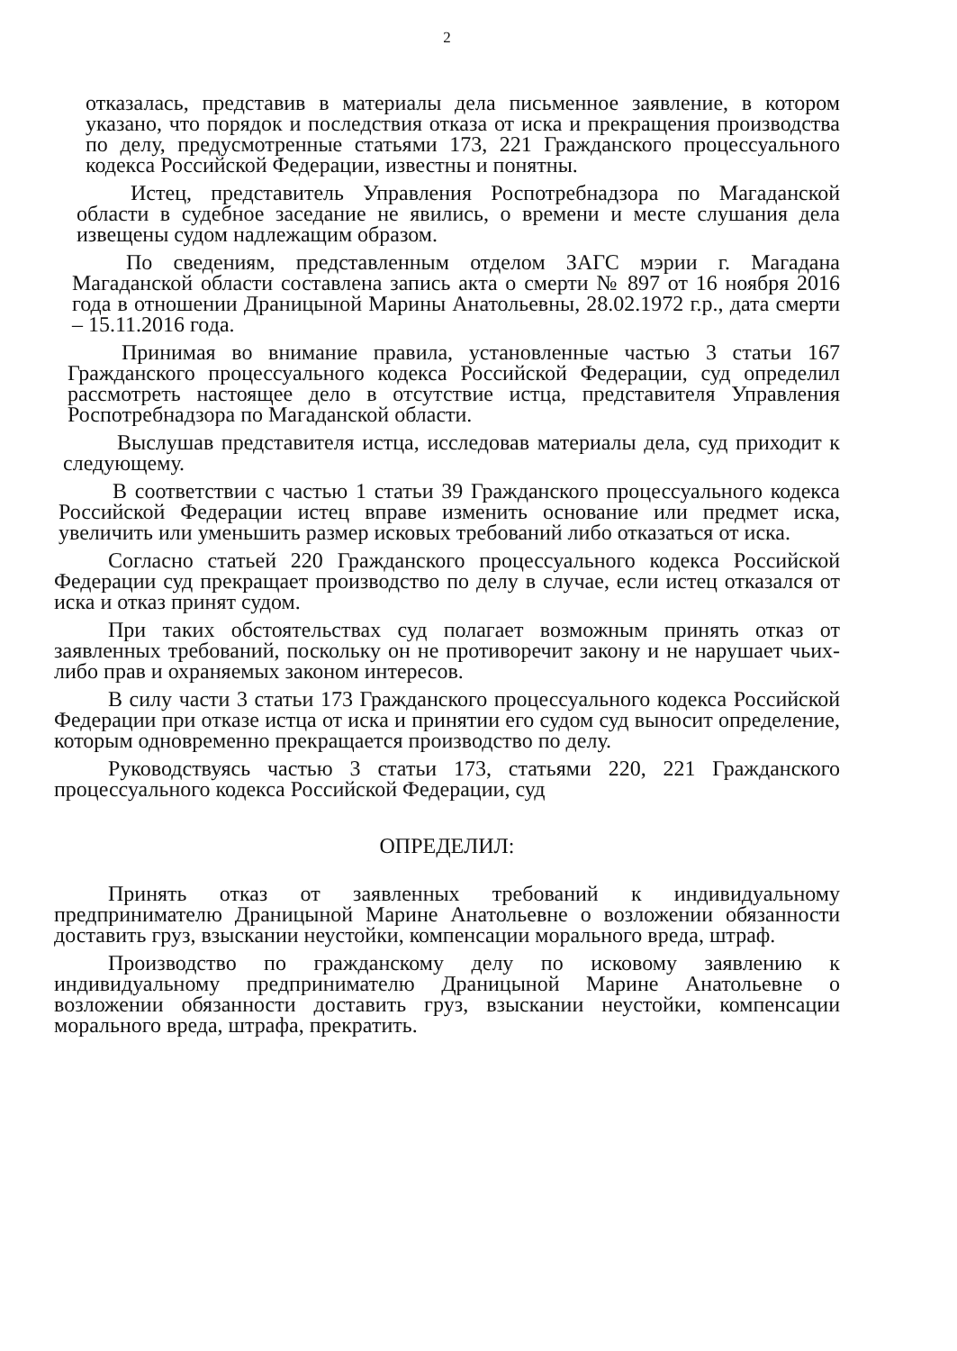2
отказалась, представив в материалы дела письменное заявление, в котором указано, что порядок и последствия отказа от иска и прекращения производства по делу, предусмотренные статьями 173, 221 Гражданского процессуального кодекса Российской Федерации, известны и понятны.
Истец, представитель Управления Роспотребнадзора по Магаданской области в судебное заседание не явились, о времени и месте слушания дела извещены судом надлежащим образом.
По сведениям, представленным отделом ЗАГС мэрии г. Магадана Магаданской области составлена запись акта о смерти № 897 от 16 ноября 2016 года в отношении Драницыной Марины Анатольевны, 28.02.1972 г.р., дата смерти – 15.11.2016 года.
Принимая во внимание правила, установленные частью 3 статьи 167 Гражданского процессуального кодекса Российской Федерации, суд определил рассмотреть настоящее дело в отсутствие истца, представителя Управления Роспотребнадзора по Магаданской области.
Выслушав представителя истца, исследовав материалы дела, суд приходит к следующему.
В соответствии с частью 1 статьи 39 Гражданского процессуального кодекса Российской Федерации истец вправе изменить основание или предмет иска, увеличить или уменьшить размер исковых требований либо отказаться от иска.
Согласно статьей 220 Гражданского процессуального кодекса Российской Федерации суд прекращает производство по делу в случае, если истец отказался от иска и отказ принят судом.
При таких обстоятельствах суд полагает возможным принять отказ от заявленных требований, поскольку он не противоречит закону и не нарушает чьих-либо прав и охраняемых законом интересов.
В силу части 3 статьи 173 Гражданского процессуального кодекса Российской Федерации при отказе истца от иска и принятии его судом суд выносит определение, которым одновременно прекращается производство по делу.
Руководствуясь частью 3 статьи 173, статьями 220, 221 Гражданского процессуального кодекса Российской Федерации, суд
ОПРЕДЕЛИЛ:
Принять отказ от заявленных требований к индивидуальному предпринимателю Драницыной Марине Анатольевне о возложении обязанности доставить груз, взыскании неустойки, компенсации морального вреда, штраф.
Производство по гражданскому делу по исковому заявлению к индивидуальному предпринимателю Драницыной Марине Анатольевне о возложении обязанности доставить груз, взыскании неустойки, компенсации морального вреда, штрафа, прекратить.